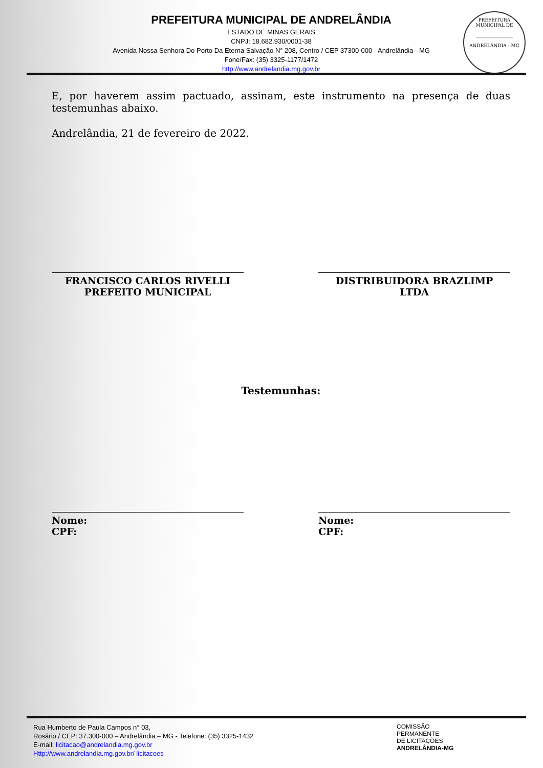PREFEITURA MUNICIPAL DE ANDRELÂNDIA
ESTADO DE MINAS GERAIS
CNPJ: 18.682.930/0001-38
Avenida Nossa Senhora Do Porto Da Eterna Salvação N° 208, Centro / CEP 37300-000 - Andrelândia - MG
Fone/Fax: (35) 3325-1177/1472
http://www.andrelandia.mg.gov.br
PREFEITURA MUNICIPAL DE
________________
ANDRELÂNDIA - MG
E, por haverem assim pactuado, assinam, este instrumento na presença de duas testemunhas abaixo.
Andrelândia, 21 de fevereiro de 2022.
FRANCISCO CARLOS RIVELLI
PREFEITO MUNICIPAL
DISTRIBUIDORA BRAZLIMP
LTDA
Testemunhas:
Nome:
CPF:
Nome:
CPF:
Rua Humberto de Paula Campos n° 03,
Rosário / CEP: 37.300-000 – Andrelândia – MG - Telefone: (35) 3325-1432
E-mail: licitacao@andrelandia.mg.gov.br
Http://www.andrelandia.mg.gov.br/ licitacoes
COMISSÃO
PERMANENTE
DE LICITAÇÕES
ANDRELÂNDIA-MG